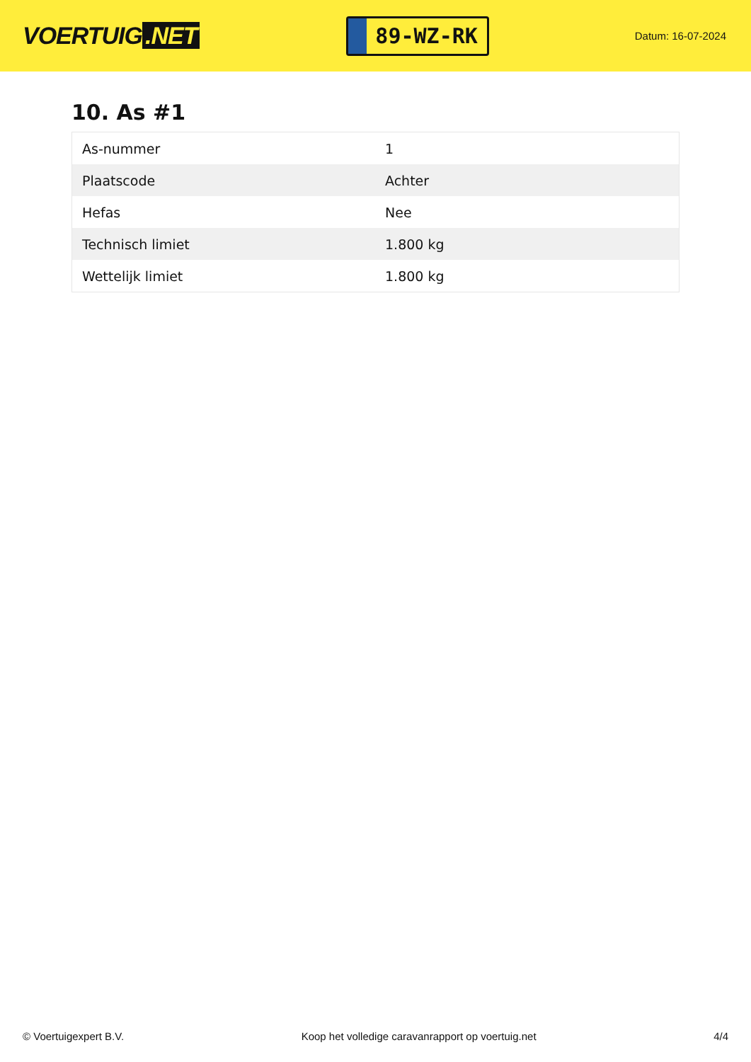VOERTUIG.NET
89-WZ-RK
Datum: 16-07-2024
10. As #1
| As-nummer | 1 |
| Plaatscode | Achter |
| Hefas | Nee |
| Technisch limiet | 1.800 kg |
| Wettelijk limiet | 1.800 kg |
© Voertuigexpert B.V. Koop het volledige caravanrapport op voertuig.net 4/4